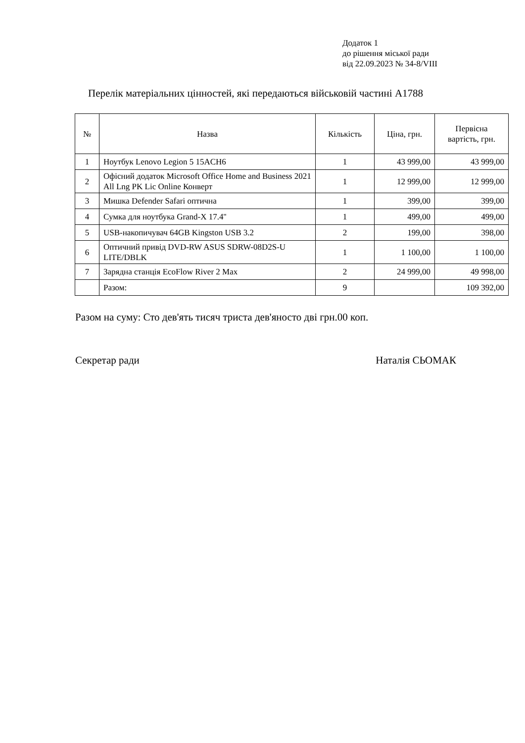Додаток 1
до рішення міської ради
від 22.09.2023 № 34-8/VIII
Перелік матеріальних цінностей, які передаються військовій частині А1788
| № | Назва | Кількість | Ціна, грн. | Первісна вартість, грн. |
| --- | --- | --- | --- | --- |
| 1 | Ноутбук Lenovo Legion 5 15ACH6 | 1 | 43 999,00 | 43 999,00 |
| 2 | Офісний додаток Microsoft Office Home and Business 2021 All Lng PK Lic Online Конверт | 1 | 12 999,00 | 12 999,00 |
| 3 | Мишка Defender Safari оптична | 1 | 399,00 | 399,00 |
| 4 | Сумка для ноутбука Grand-X 17.4'' | 1 | 499,00 | 499,00 |
| 5 | USB-накопичувач 64GB Kingston USB 3.2 | 2 | 199,00 | 398,00 |
| 6 | Оптичний привід DVD-RW ASUS SDRW-08D2S-U LITE/DBLK | 1 | 1 100,00 | 1 100,00 |
| 7 | Зарядна станція EcoFlow River 2 Max | 2 | 24 999,00 | 49 998,00 |
| | Разом: | 9 | | 109 392,00 |
Разом на суму: Сто дев'ять тисяч триста дев'яносто дві грн.00 коп.
Секретар ради Наталія СЬОМАК